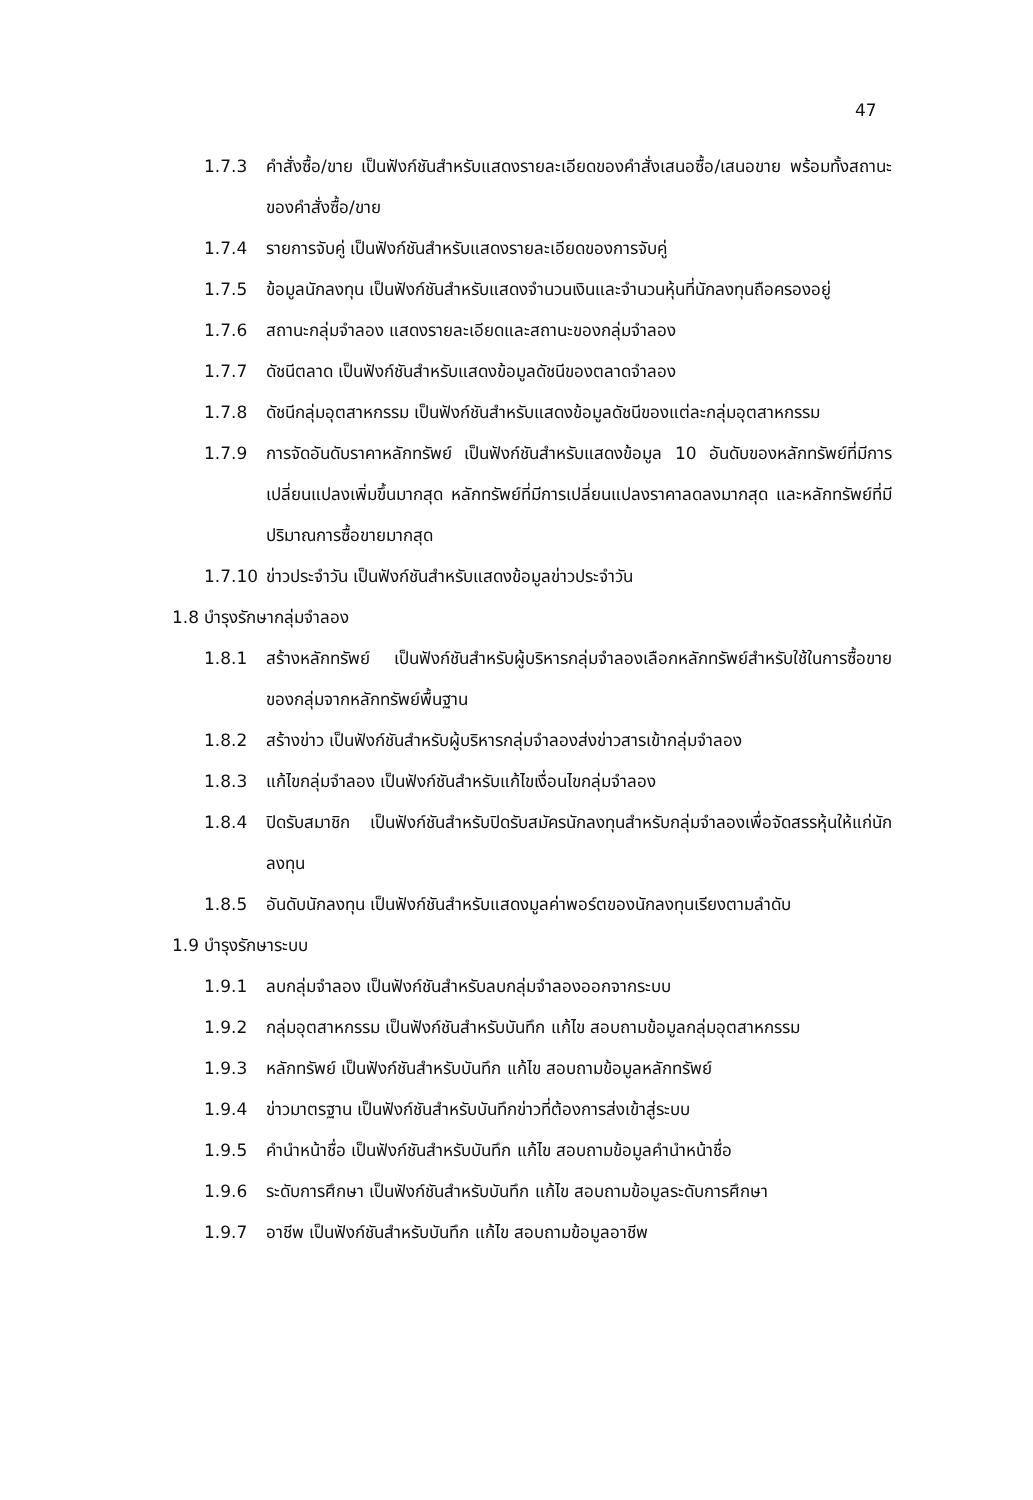47
1.7.3 คำสั่งซื้อ/ขาย เป็นฟังก์ชันสำหรับแสดงรายละเอียดของคำสั่งเสนอซื้อ/เสนอขาย พร้อมทั้งสถานะของคำสั่งซื้อ/ขาย
1.7.4 รายการจับคู่ เป็นฟังก์ชันสำหรับแสดงรายละเอียดของการจับคู่
1.7.5 ข้อมูลนักลงทุน เป็นฟังก์ชันสำหรับแสดงจำนวนเงินและจำนวนหุ้นที่นักลงทุนถือครองอยู่
1.7.6 สถานะกลุ่มจำลอง แสดงรายละเอียดและสถานะของกลุ่มจำลอง
1.7.7 ดัชนีตลาด เป็นฟังก์ชันสำหรับแสดงข้อมูลดัชนีของตลาดจำลอง
1.7.8 ดัชนีกลุ่มอุตสาหกรรม เป็นฟังก์ชันสำหรับแสดงข้อมูลดัชนีของแต่ละกลุ่มอุตสาหกรรม
1.7.9 การจัดอันดับราคาหลักทรัพย์ เป็นฟังก์ชันสำหรับแสดงข้อมูล 10 อันดับของหลักทรัพย์ที่มีการเปลี่ยนแปลงเพิ่มขึ้นมากสุด หลักทรัพย์ที่มีการเปลี่ยนแปลงราคาลดลงมากสุด และหลักทรัพย์ที่มีปริมาณการซื้อขายมากสุด
1.7.10 ข่าวประจำวัน เป็นฟังก์ชันสำหรับแสดงข้อมูลข่าวประจำวัน
1.8 บำรุงรักษากลุ่มจำลอง
1.8.1 สร้างหลักทรัพย์ เป็นฟังก์ชันสำหรับผู้บริหารกลุ่มจำลองเลือกหลักทรัพย์สำหรับใช้ในการซื้อขายของกลุ่มจากหลักทรัพย์พื้นฐาน
1.8.2 สร้างข่าว เป็นฟังก์ชันสำหรับผู้บริหารกลุ่มจำลองส่งข่าวสารเข้ากลุ่มจำลอง
1.8.3 แก้ไขกลุ่มจำลอง เป็นฟังก์ชันสำหรับแก้ไขเงื่อนไขกลุ่มจำลอง
1.8.4 ปิดรับสมาชิก เป็นฟังก์ชันสำหรับปิดรับสมัครนักลงทุนสำหรับกลุ่มจำลองเพื่อจัดสรรหุ้นให้แก่นักลงทุน
1.8.5 อันดับนักลงทุน เป็นฟังก์ชันสำหรับแสดงมูลค่าพอร์ตของนักลงทุนเรียงตามลำดับ
1.9 บำรุงรักษาระบบ
1.9.1 ลบกลุ่มจำลอง เป็นฟังก์ชันสำหรับลบกลุ่มจำลองออกจากระบบ
1.9.2 กลุ่มอุตสาหกรรม เป็นฟังก์ชันสำหรับบันทึก แก้ไข สอบถามข้อมูลกลุ่มอุตสาหกรรม
1.9.3 หลักทรัพย์ เป็นฟังก์ชันสำหรับบันทึก แก้ไข สอบถามข้อมูลหลักทรัพย์
1.9.4 ข่าวมาตรฐาน เป็นฟังก์ชันสำหรับบันทึกข่าวที่ต้องการส่งเข้าสู่ระบบ
1.9.5 คำนำหน้าชื่อ เป็นฟังก์ชันสำหรับบันทึก แก้ไข สอบถามข้อมูลคำนำหน้าชื่อ
1.9.6 ระดับการศึกษา เป็นฟังก์ชันสำหรับบันทึก แก้ไข สอบถามข้อมูลระดับการศึกษา
1.9.7 อาชีพ เป็นฟังก์ชันสำหรับบันทึก แก้ไข สอบถามข้อมูลอาชีพ